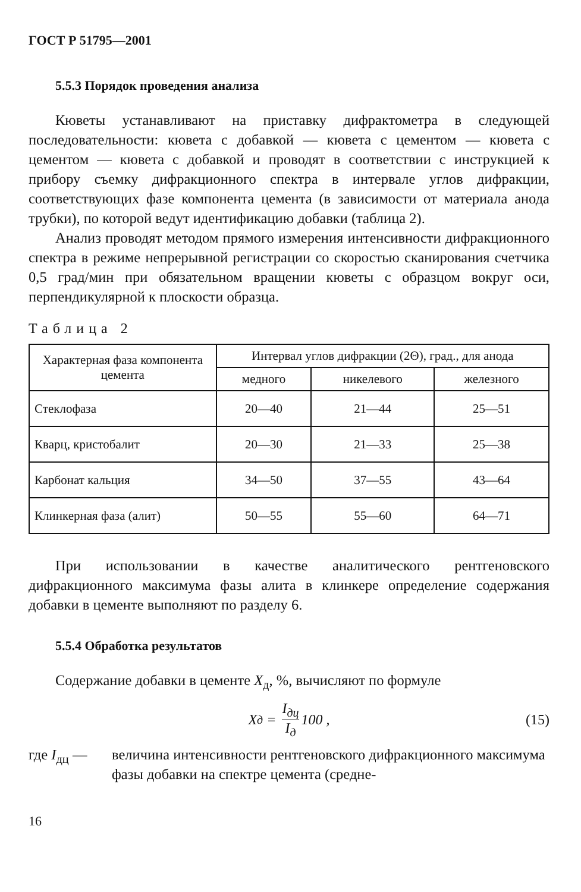ГОСТ Р 51795—2001
5.5.3 Порядок проведения анализа
Кюветы устанавливают на приставку дифрактометра в следующей последовательности: кювета с добавкой — кювета с цементом — кювета с цементом — кювета с добавкой и проводят в соответствии с инструкцией к прибору съемку дифракционного спектра в интервале углов дифракции, соответствующих фазе компонента цемента (в зависимости от материала анода трубки), по которой ведут идентификацию добавки (таблица 2).
Анализ проводят методом прямого измерения интенсивности дифракционного спектра в режиме непрерывной регистрации со скоростью сканирования счетчика 0,5 град/мин при обязательном вращении кюветы с образцом вокруг оси, перпендикулярной к плоскости образца.
Таблица 2
| Характерная фаза компонента цемента | Интервал углов дифракции (2Θ), град., для анода | | |
| --- | --- | --- | --- |
| | медного | никелевого | железного |
| Стеклофаза | 20—40 | 21—44 | 25—51 |
| Кварц, кристобалит | 20—30 | 21—33 | 25—38 |
| Карбонат кальция | 34—50 | 37—55 | 43—64 |
| Клинкерная фаза (алит) | 50—55 | 55—60 | 64—71 |
При использовании в качестве аналитического рентгеновского дифракционного максимума фазы алита в клинкере определение содержания добавки в цементе выполняют по разделу 6.
5.5.4 Обработка результатов
Содержание добавки в цементе X<sub>д</sub>, %, вычисляют по формуле
X<sub>д</sub> = I<sub>дц</sub> I<sub>д</sub> 100 , (15)
где I<sub>дц</sub> — величина интенсивности рентгеновского дифракционного максимума фазы добавки на спектре цемента (средне-
16